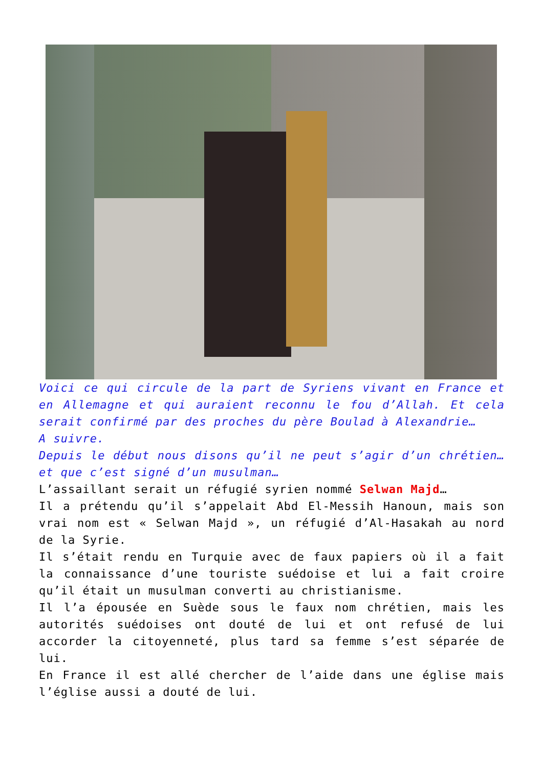Voici ce qui circule de la part de Syriens vivant en France et en Allemagne et qui auraient reconnu le fou d’Allah. Et cela serait confirmé par des proches du père Boulad à Alexandrie…
A suivre.
Depuis le début nous disons qu’il ne peut s’agir d’un chrétien… et que c’est signé d’un musulman…
L’assaillant serait un réfugié syrien nommé Selwan Majd…
Il a prétendu qu’il s’appelait Abd El-Messih Hanoun, mais son vrai nom est « Selwan Majd », un réfugié d’Al-Hasakah au nord de la Syrie.
Il s’était rendu en Turquie avec de faux papiers où il a fait la connaissance d’une touriste suédoise et lui a fait croire qu’il était un musulman converti au christianisme.
Il l’a épousée en Suède sous le faux nom chrétien, mais les autorités suédoises ont douté de lui et ont refusé de lui accorder la citoyenneté, plus tard sa femme s’est séparée de lui.
En France il est allé chercher de l’aide dans une église mais l’église aussi a douté de lui.